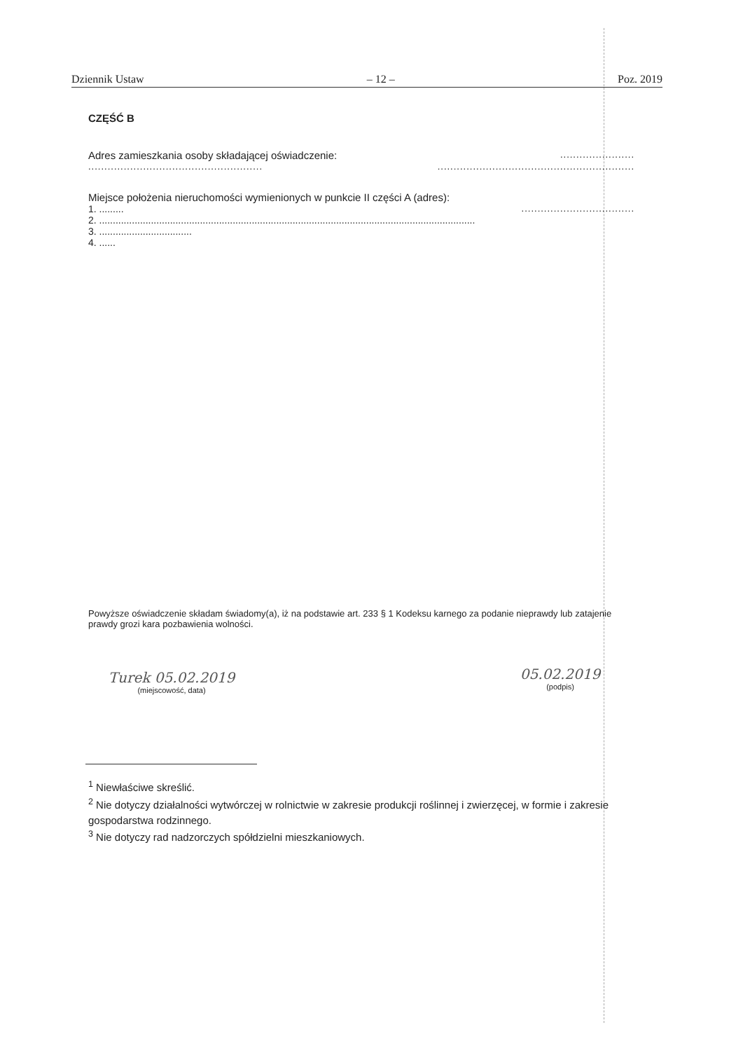Dziennik Ustaw – 12 – Poz. 2019
CZĘŚĆ B
Adres zamieszkania osoby składającej oświadczenie: .......................
...................................................... .............................................................
Miejsce położenia nieruchomości wymienionych w punkcie II części A (adres):
1. ......... ...................................
2. ..........................................................................................................................................
3. ..................................
4. ......
Powyższe oświadczenie składam świadomy(a), iż na podstawie art. 233 § 1 Kodeksu karnego za podanie nieprawdy lub zatajenie prawdy grozi kara pozbawienia wolności.
Turek 05.02.2019
(miejscowość, data)
05.02.2019
(podpis)
<sup>1</sup> Niewłaściwe skreślić.
<sup>2</sup> Nie dotyczy działalności wytwórczej w rolnictwie w zakresie produkcji roślinnej i zwierzęcej, w formie i zakresie gospodarstwa rodzinnego.
<sup>3</sup> Nie dotyczy rad nadzorczych spółdzielni mieszkaniowych.